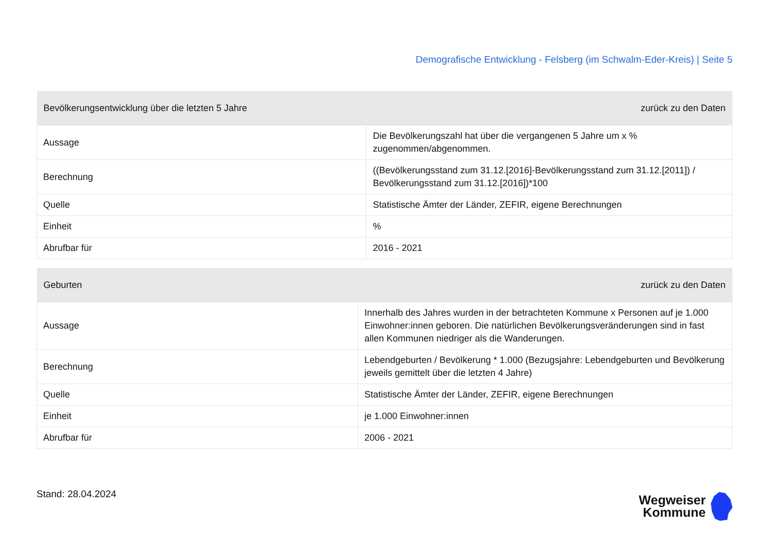Demografische Entwicklung - Felsberg (im Schwalm-Eder-Kreis) | Seite 5
| Bevölkerungsentwicklung über die letzten 5 Jahre | zurück zu den Daten |
| --- | --- |
| Aussage | Die Bevölkerungszahl hat über die vergangenen 5 Jahre um x % zugenommen/abgenommen. |
| Berechnung | ((Bevölkerungsstand zum 31.12.[2016]-Bevölkerungsstand zum 31.12.[2011]) / Bevölkerungsstand zum 31.12.[2016])*100 |
| Quelle | Statistische Ämter der Länder, ZEFIR, eigene Berechnungen |
| Einheit | % |
| Abrufbar für | 2016 - 2021 |
| Geburten | zurück zu den Daten |
| --- | --- |
| Aussage | Innerhalb des Jahres wurden in der betrachteten Kommune x Personen auf je 1.000 Einwohner:innen geboren. Die natürlichen Bevölkerungsveränderungen sind in fast allen Kommunen niedriger als die Wanderungen. |
| Berechnung | Lebendgeburten / Bevölkerung * 1.000 (Bezugsjahre: Lebendgeburten und Bevölkerung jeweils gemittelt über die letzten 4 Jahre) |
| Quelle | Statistische Ämter der Länder, ZEFIR, eigene Berechnungen |
| Einheit | je 1.000 Einwohner:innen |
| Abrufbar für | 2006 - 2021 |
Stand: 28.04.2024
Wegweiser
Kommune